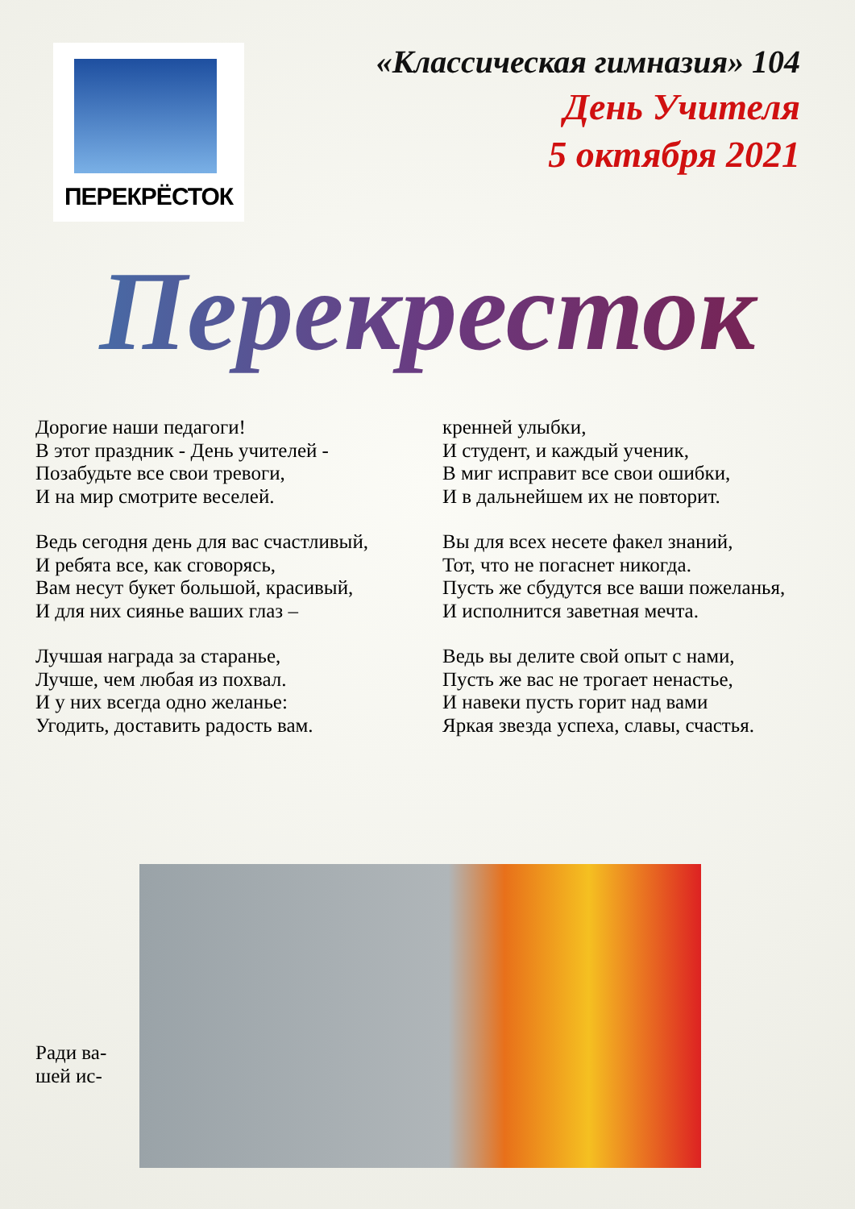ПЕРЕКРЁСТОК
«Классическая гимназия» 104
День Учителя
5 октября 2021
Перекресток
Дорогие наши педагоги!
В этот праздник - День учителей -
Позабудьте все свои тревоги,
И на мир смотрите веселей.
Ведь сегодня день для вас счастливый,
И ребята все, как сговорясь,
Вам несут букет большой, красивый,
И для них сиянье ваших глаз –
Лучшая награда за старанье,
Лучше, чем любая из похвал.
И у них всегда одно желанье:
Угодить, доставить радость вам.
кренней улыбки,
И студент, и каждый ученик,
В миг исправит все свои ошибки,
И в дальнейшем их не повторит.
Вы для всех несете факел знаний,
Тот, что не погаснет никогда.
Пусть же сбудутся все ваши пожеланья,
И исполнится заветная мечта.
Ведь вы делите свой опыт с нами,
Пусть же вас не трогает ненастье,
И навеки пусть горит над вами
Яркая звезда успеха, славы, счастья.
Ради ва-
шей ис-